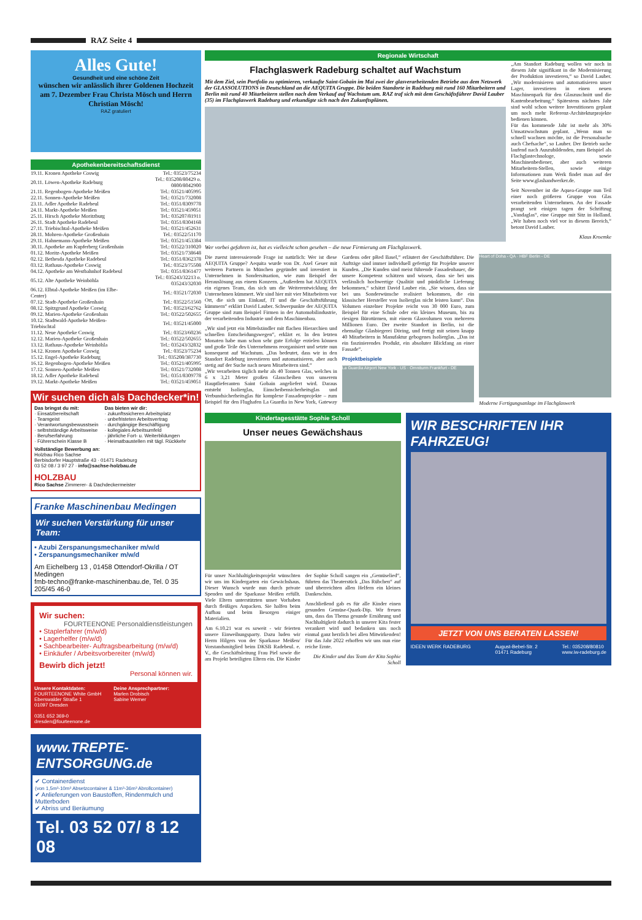RAZ Seite 4
Alles Gute!
Gesundheit und eine schöne Zeit
wünschen wir anlässlich ihrer Goldenen Hochzeit am 7. Dezember Frau Christa Mösch und Herrn Christian Mösch!
RAZ gratuliert
Apothekenbereitschaftsdienst
| 19.11. Kronen Apotheke Coswig | Tel.: 03523/75234 |
| 20.11. Löwen-Apotheke Radeburg | Tel.: 035208/80429 o. 0800/8042900 |
| 21.11. Regenbogen-Apotheke Meißen | Tel.: 03521/405995 |
| 22.11. Sonnen-Apotheke Meißen | Tel.: 03521/732008 |
| 23.11. Adler Apotheke Radebeul | Tel.: 0351/8309778 |
| 24.11. Markt-Apotheke Meißen | Tel.: 03521/459051 |
| 25.11. Hirsch Apotheke Moritzburg | Tel.: 035207/81911 |
| 26.11. Stadt Apotheke Radebeul | Tel.: 0351/8304168 |
| 27.11. Triebischtal-Apotheke Meißen | Tel.: 03521/452631 |
| 28.11. Mohren-Apotheke Großenhain | Tel.: 03522/51170 |
| 29.11. Hahnemann-Apotheke Meißen | Tel.: 03521/453384 |
| 30.11. Apotheke am Kupferberg Großenhain | Tel.: 03522/310020 |
| 01.12. Moritz-Apotheke Meißen | Tel.: 03521/738648 |
| 02.12. Bethesda Apotheke Radebeul | Tel.: 0351/8362378 |
| 03.12. Rathaus-Apotheke Coswig | Tel.: 03523/75508 |
| 04.12. Apotheke am Westbahnhof Radebeul | Tel.: 0351/8361477 |
| 05.12. Alte Apotheke Weinböhla | Tel.: 035243/32213 o. 035243/32030 |
| 06.12. Elbtal-Apotheke Meißen (im Elbe-Center) | Tel.: 03521/72030 |
| 07.12. Stadt-Apotheke Großenhain | Tel.: 03522/51560 |
| 08.12. Spitzgrund Apotheke Coswig | Tel.: 03523/62762 |
| 09.12. Marien-Apotheke Großenhain | Tel.: 03522/502655 |
| 10.12. Stadtwald-Apotheke Meißen-Triebischtal | Tel.: 03521/45000 |
| 11.12. Neue Apotheke Coswig | Tel.: 03523/60236 |
| 12.12. Marien-Apotheke Großenhain | Tel.: 03522/502655 |
| 13.12. Rathaus-Apotheke Weinböhla | Tel.: 035243/32832 |
| 14.12. Kronen Apotheke Coswig | Tel.: 03523/75234 |
| 15.12. Engel-Apotheke Radeburg | Tel.: 035208/387730 |
| 16.12. Regenbogen-Apotheke Meißen | Tel.: 03521/405995 |
| 17.12. Sonnen-Apotheke Meißen | Tel.: 03521/732008 |
| 18.12. Adler Apotheke Radebeul | Tel.: 0351/8309778 |
| 19.12. Markt-Apotheke Meißen | Tel.: 03521/459051 |
Wir suchen dich als Dachdecker*in!
Das bringst du mit:
· Einsatzbereitschaft
· Teamgeist
· Verantwortungsbewusstsein
· selbstständige Arbeitsweise
· Berufserfahrung
· Führerschein Klasse B
Das bieten wir dir:
· zukunftssicheren Arbeitsplatz
· unbefristeten Arbeitsvertrag
· durchgängige Beschäftigung
· kollegiales Arbeitsumfeld
· jährliche Fort- u. Weiterbildungen
· Heimatbaustellen mit tägl. Rückkehr
Vollständige Bewerbung an:
Holzbau Rico Sachse
Berbisdorfer Hauptstraße 43 · 01471 Radeburg
03 52 08 / 3 97 27 · info@sachse-holzbau.de
HOLZBAU
Rico Sachse Zimmerer- & Dachdeckermeister
Franke Maschinenbau Medingen
Wir suchen Verstärkung für unser Team:
• Azubi Zerspanungsmechaniker m/w/d
• Zerspanungsmechaniker m/w/d
Am Eichelberg 13 , 01458 Ottendorf-Okrilla / OT Medingen
fmb-techno@franke-maschinenbau.de, Tel. 0 35 205/45 46-0
Wir suchen:
FOURTEENONE Personaldienstleistungen
• Staplerfahrer (m/w/d)
• Lagerhelfer (m/w/d)
• Sachbearbeiter- Auftragsbearbeitung (m/w/d)
• Einkäufer / Arbeitsvorbereiter (m/w/d)
Bewirb dich jetzt!
Personal können wir.
Unsere Kontaktdaten:
FOURTEENONE White GmbH
Eberswalder Straße 1
01097 Dresden
0351 652 369-0
dresden@fourteenone.de
Deine Ansprechpartner:
Marlen Drobisch
Sabine Werner
www.TREPTE-ENTSORGUNG.de
✔ Containerdienst
(von 1,5m³-10m³ Absetzcontainer & 11m³-36m³ Abrollcontainer)
✔ Anlieferungen von Baustoffen, Rindenmulch und Mutterboden
✔ Abriss und Beräumung
Tel. 03 52 07/ 8 12 08
Regionale Wirtschaft
Flachglaswerk Radeburg schaltet auf Wachstum
Mit dem Ziel, sein Portfolio zu optimieren, verkaufte Saint-Gobain im Mai zwei der glasverarbeitenden Betriebe aus dem Netzwerk der GLASSOLUTIONS in Deutschland an die AEQUITA Gruppe. Die beiden Standorte in Radeburg mit rund 160 Mitarbeitern und Berlin mit rund 40 Mitarbeitern stellen nach dem Verkauf auf Wachstum um. RAZ traf sich mit dem Geschäftsführer David Lauber (35) im Flachglaswerk Radeburg und erkundigte sich nach den Zukunftsplänen.
Wer vorbei gefahren ist, hat es vielleicht schon gesehen – die neue Firmierung am Flachglaswerk.
„Am Standort Radeburg wollen wir noch in diesem Jahr signifikant in die Modernisierung der Produktion investieren,“ so David Lauber. „Wir modernisieren und automatisieren unser Lager, investieren in einen neuen Maschinenpark für den Glaszuschnitt und die Kantenbearbeitung.“ Spätestens nächstes Jahr sind wohl schon weitere Investitionen geplant um noch mehr Referenz-Architekturprojekte bedienen können.
Für das kommende Jahr ist mehr als 30% Umsatzwachstum geplant. „Wenn man so schnell wachsen möchte, ist die Personalsuche auch Chefsache“, so Lauber. Der Betrieb suche laufend nach Auszubildenden, zum Beispiel als Flachglastechnologe, sowie Maschinenbediener, aber auch weiteren Mitarbeitern-Stellen, sowie einige Informationen zum Werk findet man auf der Seite www.glashandwerker.de.
Seit November ist die Aquea-Gruppe nun Teil einer noch größeren Gruppe von Glas verarbeitenden Unternehmen. An der Fassade prangt seit einigen tagen der Schriftzug „Vandaglas“, eine Gruppe mit Sitz in Holland. „Wir haben noch viel vor in diesem Bereich,“ betont David Lauber.
Klaus Kroemke
Die zuerst interessierende Frage ist natürlich: Wer ist diese AEQUITA Gruppe? Aequita wurde von Dr. Axel Geuer mit weiteren Partnern in München gegründet und investiert in Unternehmen in Sondersituation, wie zum Beispiel der Herauslösung aus einem Konzern. „Außerdem hat AEQUITA ein eigenes Team, das sich um die Weiterentwicklung der Unternehmen kümmert. Wir sind hier mit vier Mitarbeitern vor Ort, die sich um Einkauf, IT und die Geschäftsführung kümmern“ erklärt David Lauber. Schwerpunkte der AEQUITA Gruppe sind zum Beispiel Firmen in der Automobilindustrie, der verarbeitenden Industrie und dem Maschinenbau.
„Wir sind jetzt ein Mittelständler mit flachen Hierarchien und schnellen Entscheidungswegen“, erklärt er. In den letzten Monaten habe man schon sehr gute Erfolge erzielen können und große Teile des Unternehmens reorganisiert und setzte nun konsequent auf Wachstum. „Das bedeutet, dass wir in den Standort Radeburg investieren und automatisieren, aber auch stetig auf der Suche nach neuen Mitarbeitern sind.“
„Wir verarbeiten täglich mehr als 40 Tonnen Glas, welches in 6 x 3,21 Meter großen Glasscheiben von unserem Hauptlieferanten Saint Gobain angeliefert wird. Daraus entsteht Isolierglas, Einscheibensicherheitsglas und Verbundsicherheitsglas für komplexe Fassadenprojekte – zum Beispiel für den Flughafen La Guardia in New York, Gateway Gardens oder pRed Basel,“ erläutert der Geschäftsführer. Die Aufträge sind immer individuell gefertigt für Projekte unserer Kunden. „Die Kunden sind meist führende Fassadenbauer, die unsere Kompetenz schätzen und wissen, dass sie bei uns verlässlich hochwertige Qualität und pünktliche Lieferung bekommen,“ schätzt David Lauber ein. „Sie wissen, dass sie bei uns Sonderwünsche realisiert bekommen, die ein klassischer Hersteller von Isolierglas nicht leisten kann“. Das Volumen einzelner Projekte reicht von 30 000 Euro, zum Beispiel für eine Schule oder ein kleines Museum, bis zu riesigen Bürotürmen, mit einem Glasvolumen von mehreren Millionen Euro. Der zweite Standort in Berlin, ist die ehemalige Glasbiegerei Döring, und fertigt mit seinen knapp 40 Mitarbeitern in Manufaktur gebogenes Isolierglas. „Das ist ein faszinierendes Produkt, ein absoluter Blickfang an einer Fassade“.
Projektbeispiele
La Guardia Airport New York - US · Omniturm Frankfurt - DE
Heart of Doha - QA · HBF Berlin - DE
Moderne Fertigungsanlage im Flachglaswerk
Kindertagesstätte Sophie Scholl
Unser neues Gewächshaus
Für unser Nachhaltigkeitsprojekt wünschten wir uns im Kindergarten ein Gewächshaus. Dieser Wunsch wurde nun durch private Spenden und die Sparkasse Meißen erfüllt. Viele Eltern unterstützten unser Vorhaben durch fleißiges Anpacken. Sie halfen beim Aufbau und beim Besorgen einiger Materialien.
Am 6.10.21 war es soweit - wir feierten unsere Einweihungsparty. Dazu luden wir Herrn Hilgers von der Sparkasse Meißen/ Vorstandsmitglied beim DKSB Radebeul. e. V., die Geschäftsleitung Frau Piel sowie die am Projekt beteiligten Eltern ein. Die Kinder der Sophie Scholl sangen ein „Gemüselied“, führten das Theaterstück „Das Rübchen“ auf und überreichten allen Helfern ein kleines Dankeschön.
Anschließend gab es für alle Kinder einen gesunden Gemüse-Quark-Dip. Wir freuen uns, dass das Thema gesunde Ernährung und Nachhaltigkeit dadurch in unserer Kita fester verankert wird und bedanken uns noch einmal ganz herzlich bei allen Mitwirkenden! Für das Jahr 2022 erhoffen wir uns nun eine reiche Ernte.
Die Kinder und das Team der Kita Sophie Scholl
WIR BESCHRIFTEN IHR FAHRZEUG!
JETZT VON UNS BERATEN LASSEN!
IDEEN WERK RADEBURG August-Bebel-Str. 2
01471 Radeburg
Tel.: 035208/80810
www.iw-radeburg.de